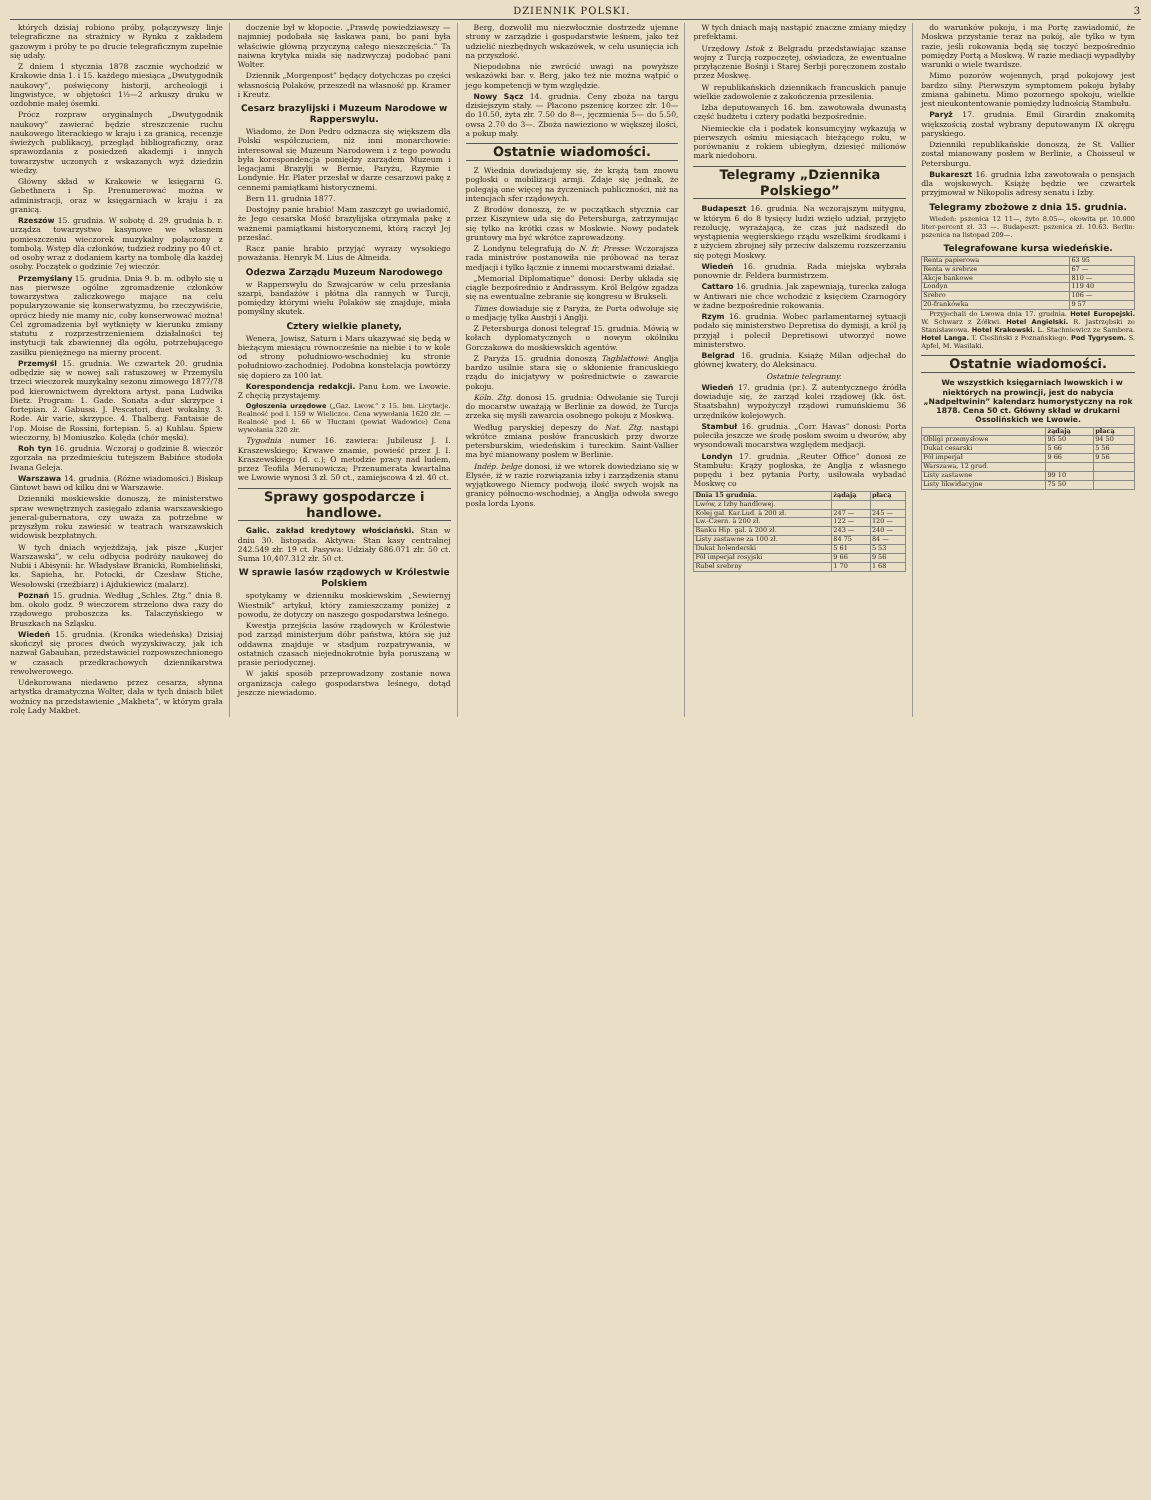DZIENNIK POLSKI. 3
których dzisiaj robiono próby, połączywszy linje telegraficzne na strażnicy w Rynku z zakładem gazowym i próby te po drucie telegraficznym zupełnie się udały.
Z dniem 1 stycznia 1878 zacznie wychodzić w Krakowie dnia 1. i 15. każdego miesiąca „Dwutygodnik naukowy”, poświęcony historji, archeologji i lingwistyce, w objętości 1½—2 arkuszy druku w ozdobnie małej ósemki.
Prócz rozpraw oryginalnych „Dwutygodnik naukowy” zawierać będzie streszczenie ruchu naukowego literackiego w kraju i za granicą, recenzje świeżych publikacyj, przegląd bibliograficzny, oraz sprawozdania z posiedzeń akademji i innych towarzystw uczonych z wskazanych wyż dziedzin wiedzy.
Główny skład w Krakowie w księgarni G. Gebethnera i Sp. Prenumerować można w administracji, oraz w księgarniach w kraju i za granicą.
Rzeszów 15. grudnia. W sobotę d. 29. grudnia b. r. urządza towarzystwo kasynowe we własnem pomieszczeniu wieczorek muzykalny połączony z tombolą. Wstęp dla członków, tudzież rodziny po 40 ct. od osoby wraz z dodaniem karty na tombolę dla każdej osoby. Początek o godzinie 7ej wieczór.
Przemyślany 15. grudnia. Dnia 9. b. m. odbyło się u nas pierwsze ogólne zgromadzenie członków towarzystwa zaliczkowego mające na celu popularyzowanie się konserwatyzmu, bo rzeczywiście, oprócz biedy nie mamy nic, coby konserwować można! Cel zgromadzenia był wytknięty w kierunku zmiany statutu z rozprzestrzenieniem działalności tej instytucji tak zbawiennej dla ogółu, potrzebującego zasiłku pieniężnego na mierny procent.
Przemyśl 15. grudnia. We czwartek 20. grudnia odbędzie się w nowej sali ratuszowej w Przemyślu trzeci wieczorek muzykalny sezonu zimowego 1877/78 pod kierownictwem dyrektora artyst. pana Ludwika Dietz. Program: 1. Gade. Sonata a-dur skrzypce i fortepian. 2. Gabussi. J. Pescatori, duet wokalny. 3. Rode. Air varie, skrzypce. 4. Thalberg. Fantaisie de l'op. Moise de Rossini, fortepian. 5. a) Kuhlau. Śpiew wieczorny, b) Moniuszko. Kolęda (chór męski).
Roh tyn 16. grudnia. Wczoraj o godzinie 8. wieczór zgorzała na przedmieściu tutejszem Babińce stodoła Iwana Geleja.
Warszawa 14. grudnia. (Różne wiadomości.) Biskup Gintowt bawi od kilku dni w Warszawie.
Dzienniki moskiewskie donoszą, że ministerstwo spraw wewnętrznych zasięgało zdania warszawskiego jeneral-gubernatora, czy uważa za potrzebne w przyszłym roku zawiesić w teatrach warszawskich widowisk bezpłatnych.
W tych dniach wyjeżdżają, jak pisze „Kurjer Warszawski”, w celu odbycia podróży naukowej do Nubii i Abisynii: hr. Władysław Branicki, Rombieliński, ks. Sapieha, hr. Potocki, dr Czesław Stiche, Wesołowski (rzeźbiarz) i Ajdukiewicz (malarz).
Poznań 15. grudnia. Według „Schles. Ztg.” dnia 8. bm. około godz. 9 wieczorem strzelono dwa razy do rządowego proboszcza ks. Talaczyńskiego w Bruszkach na Szląsku.
Wiedeń 15. grudnia. (Kronika wiedeńska) Dzisiaj skończył się proces dwóch wyzyskiwaczy, jak ich nazwał Gabauhan, przedstawiciel rozpowszechnionego w czasach przedkrachowych dziennikarstwa rewolwerowego.
Udekorowana niedawno przez cesarza, słynna artystka dramatyczna Wolter, dała w tych dniach bilet woźnicy na przedstawienie „Makbeta”, w którym grała rolę Lady Makbet.
doczenie był w kłopocie. „Prawdę powiedziawszy — najmniej podobała się łaskawa pani, bo pani była właściwie główną przyczyną całego nieszczęścia.” Ta naiwna krytyka miała się nadzwyczaj podobać pani Wolter.
Dziennik „Morgenpost” będący dotychczas po części własnością Polaków, przeszedł na własność pp. Kramer i Kreutz.
Cesarz brazylijski i Muzeum Narodowe w Rapperswylu.
Wiadomo, że Don Pedro odznacza się większem dla Polski współczuciem, niż inni monarchowie: interesował się Muzeum Narodowem i z tego powodu była korespondencja pomiędzy zarządem Muzeum i legacjami Brazylji w Bernie, Paryżu, Rzymie i Londynie. Hr. Plater przesłał w darze cesarzowi pakę z cennemi pamiątkami historycznemi.
Bern 11. grudnia 1877.
Dostojny panie hrabio! Mam zaszczyt go uwiadomić, że Jego cesarska Mość brazylijska otrzymała pakę z ważnemi pamiątkami historycznemi, którą raczył Jej przesłać.
Racz panie hrabio przyjąć wyrazy wysokiego poważania. Henryk M. Lius de Almeida.
Odezwa Zarządu Muzeum Narodowego
w Rapperswylu do Szwajcarów w celu przesłania szarpi, bandażów i płótna dla rannych w Turcji, pomiędzy którymi wielu Polaków się znajduje, miała pomyślny skutek.
Cztery wielkie planety,
Wenera, Jowisz, Saturn i Mars ukazywać się będą w bieżącym miesiącu równocześnie na niebie i to w kole od strony południowo-wschodniej ku stronie południowo-zachodniej. Podobna konstelacja powtórzy się dopiero za 100 lat.
Korespondencja redakcji. Panu Łom. we Lwowie. Z chęcią przystajemy.
Ogłoszenia urzędowe („Gaz. Lwow.” z 15. bm. Licytacje. Realność pod l. 159 w Wieliczce. Cena wywołania 1620 złr. — Realność pod l. 66 w Tłuczani (powiat Wadowice) Cena wywołania 320 złr.
Tygodnia numer 16. zawiera: Jubileusz J. I. Kraszewskiego; Krwawe znamie, powieść przez J. I. Kraszewskiego (d. c.); O metodzie pracy nad ludem, przez Teofila Merunowicza; Przenumerata kwartalna we Lwowie wynosi 3 zł. 50 ct., zamiejscowa 4 zł. 40 ct.
Sprawy gospodarcze i handlowe.
Galic. zakład kredytowy włościański. Stan w dniu 30. listopada. Aktywa: Stan kasy centralnej 242.549 złr. 19 ct. Pasywa: Udziały 686.071 złr. 50 ct. Suma 10,407.312 złr. 50 ct.
W sprawie lasów rządowych w Królestwie Polskiem
spotykamy w dzienniku moskiewskim „Sewiernyj Wiestnik” artykuł, który zamieszczamy poniżej z powodu, że dotyczy on naszego gospodarstwa leśnego.
Kwestja przejścia lasów rządowych w Królestwie pod zarząd ministerjum dóbr państwa, która się już oddawna znajduje w stadjum rozpatrywania, w ostatnich czasach niejednokrotnie była poruszaną w prasie periodycznej.
W jakiś sposób przeprowadzony zostanie nowa organizacja całego gospodarstwa leśnego, dotąd jeszcze niewiadomo.
Berg, dozwolił mu niezwłocznie dostrzedz ujemne strony w zarządzie i gospodarstwie leśnem, jako też udzielić niezbędnych wskazówek, w celu usunięcia ich na przyszłość.
Niepodobna nie zwrócić uwagi na powyższe wskazówki bar. v. Berg, jako też nie można wątpić o jego kompetencji w tym względzie.
Nowy Sącz 14. grudnia. Ceny zboża na targu dzisiejszym stały. — Płacono pszenicę korzec złr. 10— do 10.50, żyta złr. 7.50 do 8—, jęczmienia 5— do 5.50, owsa 2.70 do 3—. Zboża nawieziono w większej ilości, a pokup mały.
Ostatnie wiadomości.
Z Wiednia dowiadujemy się, że krążą tam znowu pogłoski o mobilizacji armji. Zdaje się jednak, że polegają one więcej na życzeniach publiczności, niż na intencjach sfer rządowych.
Z Brodów donoszą, że w początkach stycznia car przez Kiszyniew uda się do Petersburga, zatrzymując się tylko na krótki czas w Moskwie. Nowy podatek gruntowy ma być wkrótce zaprowadzony.
Z Londynu telegrafują do N. fr. Presse: Wczorajsza rada ministrów postanowiła nie próbować na teraz medjacji i tylko łącznie z innemi mocarstwami działać.
„Memorial Diplomatique” donosi: Derby układa się ciągle bezpośrednio z Andrassym. Król Belgów zgadza się na ewentualne zebranie się kongresu w Brukseli.
Times dowiaduje się z Paryża, że Porta odwołuje się o medjację tylko Austrji i Anglji.
Z Petersburga donosi telegraf 15. grudnia. Mówią w kołach dyplomatycznych o nowym okólniku Gorczakowa do moskiewskich agentów.
Z Paryża 15. grudnia donoszą Tagblattowi: Anglja bardzo usilnie stara się o skłonienie francuskiego rządu do inicjatywy w pośrednictwie o zawarcie pokoju.
Köln. Ztg. donosi 15. grudnia: Odwołanie się Turcji do mocarstw uważają w Berlinie za dowód, że Turcja zrzeka się myśli zawarcia osobnego pokoju z Moskwą.
Według paryskiej depeszy do Nat. Ztg. nastąpi wkrótce zmiana posłów francuskich przy dworze petersburskim, wiedeńskim i tureckim. Saint-Vallier ma być mianowany posłem w Berlinie.
Indép. belge donosi, iż we wtorek dowiedziano się w Elysée, iż w razie rozwiązania izby i zarządzenia stanu wyjątkowego Niemcy podwoją ilość swych wojsk na granicy północno-wschodniej, a Anglja odwoła swego posła lorda Lyons.
W tych dniach mają nastąpić znaczne zmiany między prefektami.
Urzędowy Istok z Belgradu przedstawiając szanse wojny z Turcją rozpoczętej, oświadcza, że ewentualne przyłączenie Bośnji i Starej Serbji poręczonem zostało przez Moskwę.
W republikańskich dziennikach francuskich panuje wielkie zadowolenie z zakończenia przesilenia.
Izba deputowanych 16. bm. zawotowała dwunastą część budżetu i cztery podatki bezpośrednie.
Niemieckie cła i podatek konsumcyjny wykazują w pierwszych ośmiu miesiącach bieżącego roku, w porównaniu z rokiem ubiegłym, dziesięć milionów mark niedoboru.
Telegramy „Dziennika Polskiego”
Budapeszt 16. grudnia. Na wczorajszym mitygnu, w którym 6 do 8 tysięcy ludzi wzięło udział, przyjęto rezolucję, wyrażającą, że czas już nadszedł do wystąpienia węgierskiego rządu wszelkimi środkami i z użyciem zbrojnej siły przeciw dalszemu rozszerzaniu się potęgi Moskwy.
Wiedeń 16. grudnia. Rada miejska wybrała ponownie dr. Feldera burmistrzem.
Cattaro 16. grudnia. Jak zapewniają, turecka załoga w Antiwari nie chce wchodzić z księciem Czarnogóry w żadne bezpośrednie rokowania.
Rzym 16. grudnia. Wobec parlamentarnej sytuacji podało się ministerstwo Depretisa do dymisji, a król ją przyjął i polecił Depretisowi utworzyć nowe ministerstwo.
Belgrad 16. grudnia. Książę Milan odjechał do głównej kwatery, do Aleksinacu.
Ostatnie telegramy.
Wiedeń 17. grudnia (pr.). Z autentycznego źródła dowiaduje się, że zarząd kolei rządowej (kk. öst. Staatsbahn) wypożyczył rządowi rumuńskiemu 36 urzędników kolejowych.
Stambuł 16. grudnia. „Corr. Havas” donosi: Porta poleciła jeszcze we środę posłom swoim u dworów, aby wysondowali mocarstwa względem medjacji.
Londyn 17. grudnia. „Reuter Office” donosi ze Stambułu: Krąży pogłoska, że Anglja z własnego popędu i bez pytania Porty, usiłowała wybadać Moskwę co
| Dnia 15 grudnia. | żądają | płacą |
| --- | --- | --- |
| Lwów, z Izby handlowej. | | |
| Kolej gal. Kar.Lud. à 200 zł. | 247 — | 245 — |
| Lw.-Czern. à 200 zł. | 122 — | 120 — |
| Banku Hip. gal. à 200 zł. | 243 — | 240 — |
| Listy zastawne za 100 zł. | 84 75 | 84 — |
| Dukat holenderski | 5 61 | 5 53 |
| Pół imperjał rosyjski | 9 66 | 9 56 |
| Rubel srebrny | 1 70 | 1 68 |
do warunków pokoju, i ma Portę zawiadomić, że Moskwa przystanie teraz na pokój, ale tylko w tym razie, jeśli rokowania będą się toczyć bezpośrednio pomiędzy Portą a Moskwą. W razie mediacji wypadłyby warunki o wiele twardsze.
Mimo pozorów wojennych, prąd pokojowy jest bardzo silny. Pierwszym symptomem pokoju byłaby zmiana gabinetu. Mimo pozornego spokoju, wielkie jest nieukontentowanie pomiędzy ludnością Stambułu.
Paryż 17. grudnia. Emil Girardin znakomitą większością został wybrany deputowanym IX okręgu paryskiego.
Dzienniki republikańskie donoszą, że St. Vallier został mianowany posłem w Berlinie, a Choisseul w Petersburgu.
Bukareszt 16. grudnia Izba zawotowała o pensjach dla wojskowych. Książę będzie we czwartek przyjmował w Nikopolis adresy senatu i Izby.
Telegramy zbożowe z dnia 15. grudnia.
Wiedeń: pszenica 12 11—, żyto 8.05—, okowita pr. 10.000 liter-percent zł. 33 —. Budapeszt: pszenica zł. 10.63. Berlin: pszenica na listopad 209—.
Telegrafowane kursa wiedeńskie.
| Renta papierowa | 63 95 |
| Renta w srebrze | 67 — |
| Akcje bankowe | 810 — |
| Londyn | 119 40 |
| Srebro | 106 — |
| 20-frankówka | 9 57 |
Przyjechali do Lwowa dnia 17. grudnia. Hotel Europejski. W. Schwarz z Żółkwi. Hotel Angielski. R. Jastrzębski ze Stanisławowa. Hotel Krakowski. L. Stachniewicz ze Sambora. Hotel Langa. T. Cieśliński z Poznańskiego. Pod Tygrysem. S. Apfel, M. Wasilaki.
Ostatnie wiadomości.
We wszystkich księgarniach lwowskich i w niektórych na prowincji, jest do nabycia „Nadpeltwinin” kalendarz humorystyczny na rok 1878. Cena 50 ct. Główny skład w drukarni Ossolińskich we Lwowie.
| | żądają | płacą |
| --- | --- | --- |
| Obligi przemysłowe | 95 50 | 94 50 |
| Dukat cesarski | 5 66 | 5 56 |
| Pół imperjał | 9 66 | 9 56 |
| Warszawa, 12 grud. | | |
| Listy zastawne | 99 10 | |
| Listy likwidacyjne | 75 50 | |